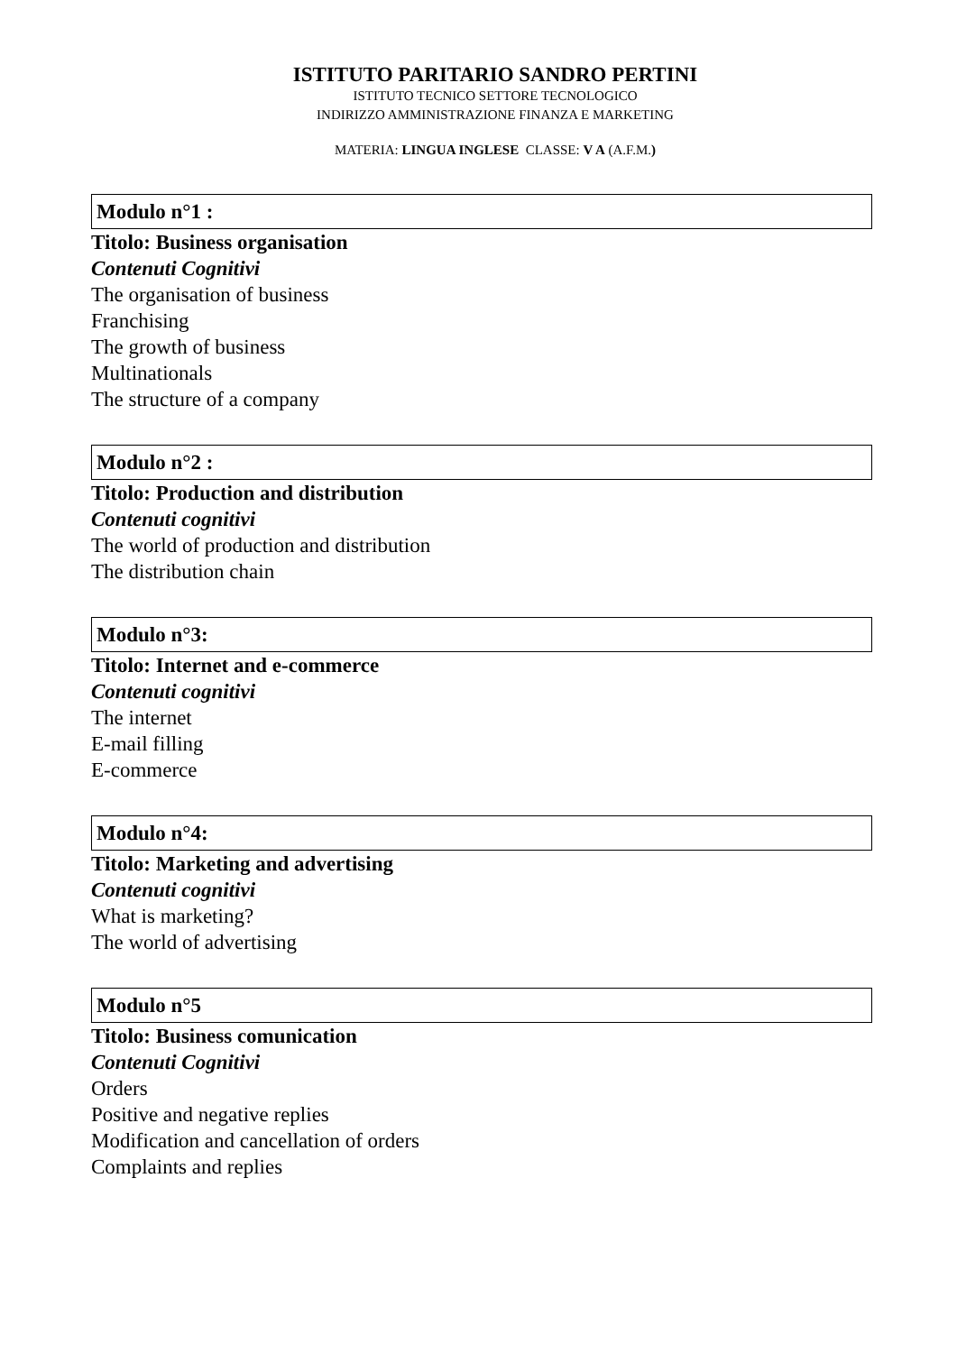ISTITUTO PARITARIO SANDRO PERTINI
ISTITUTO TECNICO SETTORE TECNOLOGICO
INDIRIZZO AMMINISTRAZIONE FINANZA E MARKETING
MATERIA: LINGUA INGLESE CLASSE: V A (A.F.M.)
Modulo n°1 :
Titolo: Business organisation
Contenuti Cognitivi
The organisation of business
Franchising
The growth of business
Multinationals
The structure of a company
Modulo n°2 :
Titolo: Production and distribution
Contenuti cognitivi
The world of production and distribution
The distribution chain
Modulo n°3:
Titolo: Internet and e-commerce
Contenuti cognitivi
The internet
E-mail filling
E-commerce
Modulo n°4:
Titolo: Marketing and advertising
Contenuti cognitivi
What is marketing?
The world of advertising
Modulo n°5
Titolo: Business comunication
Contenuti Cognitivi
Orders
Positive and negative replies
Modification and cancellation of orders
Complaints and replies